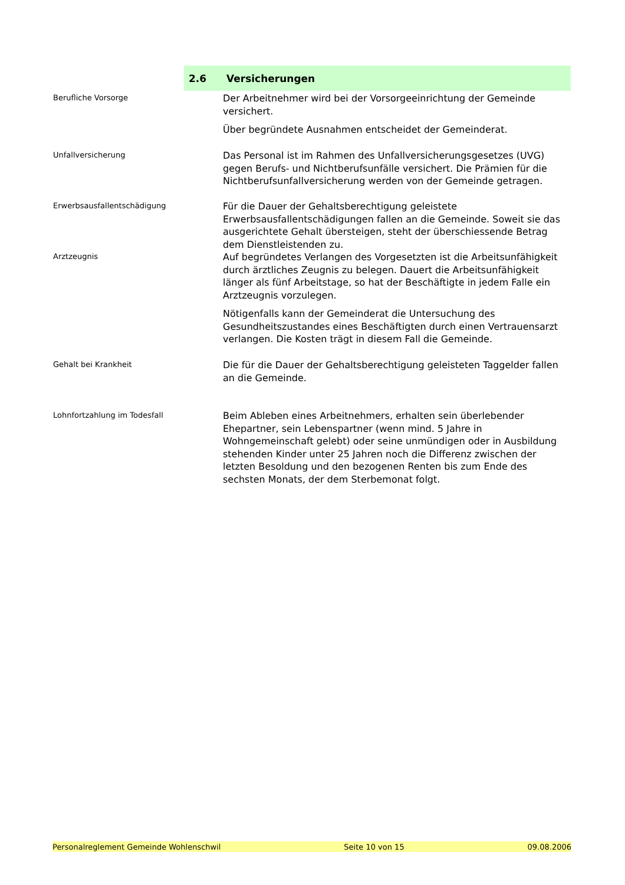2.6 Versicherungen
Berufliche Vorsorge
Der Arbeitnehmer wird bei der Vorsorgeeinrichtung der Gemeinde versichert.
Über begründete Ausnahmen entscheidet der Gemeinderat.
Unfallversicherung
Das Personal ist im Rahmen des Unfallversicherungsgesetzes (UVG) gegen Berufs- und Nichtberufsunfälle versichert. Die Prämien für die Nichtberufsunfallversicherung werden von der Gemeinde getragen.
Erwerbsausfallentschädigung
Für die Dauer der Gehaltsberechtigung geleistete Erwerbsausfallentschädigungen fallen an die Gemeinde. Soweit sie das ausgerichtete Gehalt übersteigen, steht der überschiessende Betrag dem Dienstleistenden zu.
Arztzeugnis
Auf begründetes Verlangen des Vorgesetzten ist die Arbeitsunfähigkeit durch ärztliches Zeugnis zu belegen. Dauert die Arbeitsunfähigkeit länger als fünf Arbeitstage, so hat der Beschäftigte in jedem Falle ein Arztzeugnis vorzulegen.
Nötigenfalls kann der Gemeinderat die Untersuchung des Gesundheitszustandes eines Beschäftigten durch einen Vertrauensarzt verlangen. Die Kosten trägt in diesem Fall die Gemeinde.
Gehalt bei Krankheit
Die für die Dauer der Gehaltsberechtigung geleisteten Taggelder fallen an die Gemeinde.
Lohnfortzahlung im Todesfall
Beim Ableben eines Arbeitnehmers, erhalten sein überlebender Ehepartner, sein Lebenspartner (wenn mind. 5 Jahre in Wohngemeinschaft gelebt) oder seine unmündigen oder in Ausbildung stehenden Kinder unter 25 Jahren noch die Differenz zwischen der letzten Besoldung und den bezogenen Renten bis zum Ende des sechsten Monats, der dem Sterbemonat folgt.
Personalreglement Gemeinde Wohlenschwil Seite 10 von 15 09.08.2006